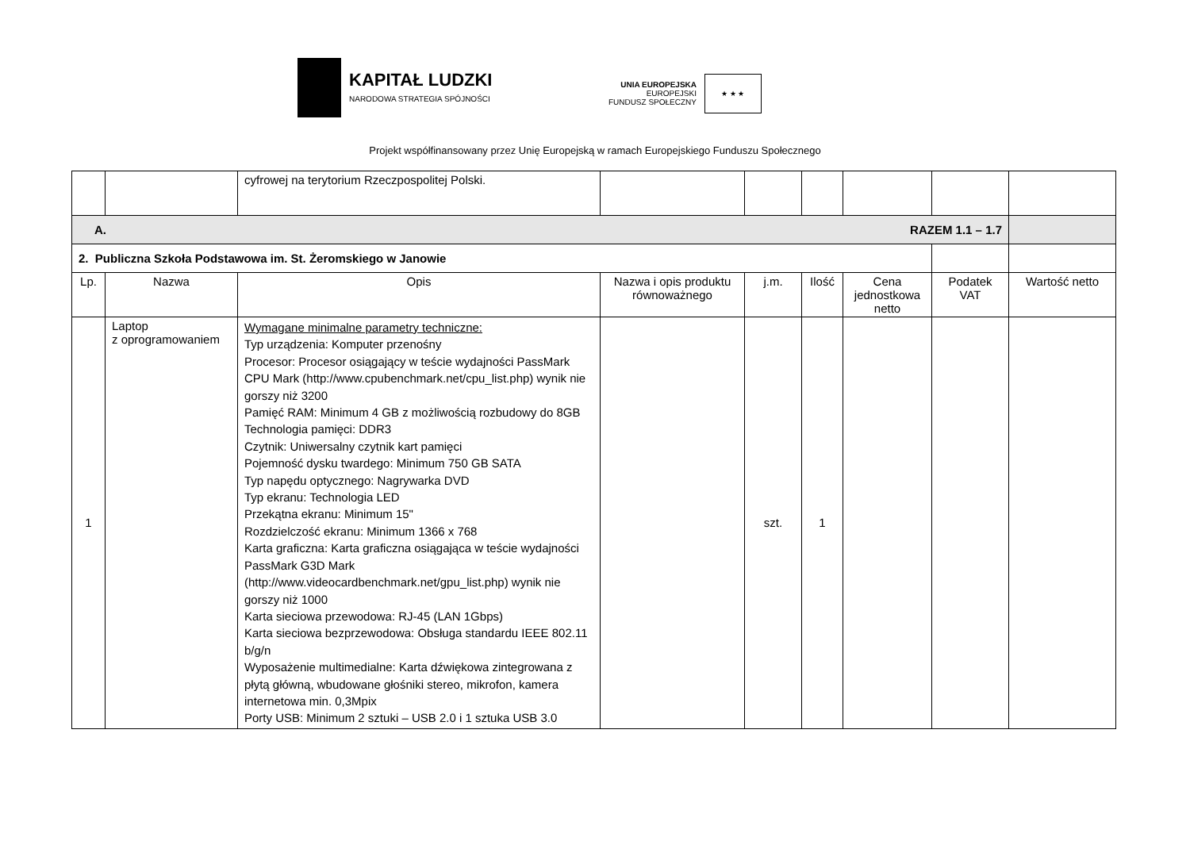KAPITAŁ LUDZKI
NARODOWA STRATEGIA SPÓJNOŚCI
UNIA EUROPEJSKA
EUROPEJSKI
FUNDUSZ SPOŁECZNY
★ ★ ★
Projekt współfinansowany przez Unię Europejską w ramach Europejskiego Funduszu Społecznego
| | | cyfrowej na terytorium Rzeczpospolitej Polski. | | | | | | |
| A. RAZEM 1.1 – 1.7 | | | | | | | | |
| 2. Publiczna Szkoła Podstawowa im. St. Żeromskiego w Janowie | | | | | | | | |
| Lp. | Nazwa | Opis | Nazwa i opis produktu równoważnego | j.m. | Ilość | Cena jednostkowa netto | Podatek VAT | Wartość netto |
| 1 | Laptop z oprogramowaniem | Wymagane minimalne parametry techniczne: Typ urządzenia: Komputer przenośny Procesor: Procesor osiągający w teście wydajności PassMark CPU Mark (http://www.cpubenchmark.net/cpu_list.php) wynik nie gorszy niż 3200 Pamięć RAM: Minimum 4 GB z możliwością rozbudowy do 8GB Technologia pamięci: DDR3 Czytnik: Uniwersalny czytnik kart pamięci Pojemność dysku twardego: Minimum 750 GB SATA Typ napędu optycznego: Nagrywarka DVD Typ ekranu: Technologia LED Przekątna ekranu: Minimum 15" Rozdzielczość ekranu: Minimum 1366 x 768 Karta graficzna: Karta graficzna osiągająca w teście wydajności PassMark G3D Mark (http://www.videocardbenchmark.net/gpu_list.php) wynik nie gorszy niż 1000 Karta sieciowa przewodowa: RJ-45 (LAN 1Gbps) Karta sieciowa bezprzewodowa: Obsługa standardu IEEE 802.11 b/g/n Wyposażenie multimedialne: Karta dźwiękowa zintegrowana z płytą główną, wbudowane głośniki stereo, mikrofon, kamera internetowa min. 0,3Mpix Porty USB: Minimum 2 sztuki – USB 2.0 i 1 sztuka USB 3.0 | | szt. | 1 | | | |